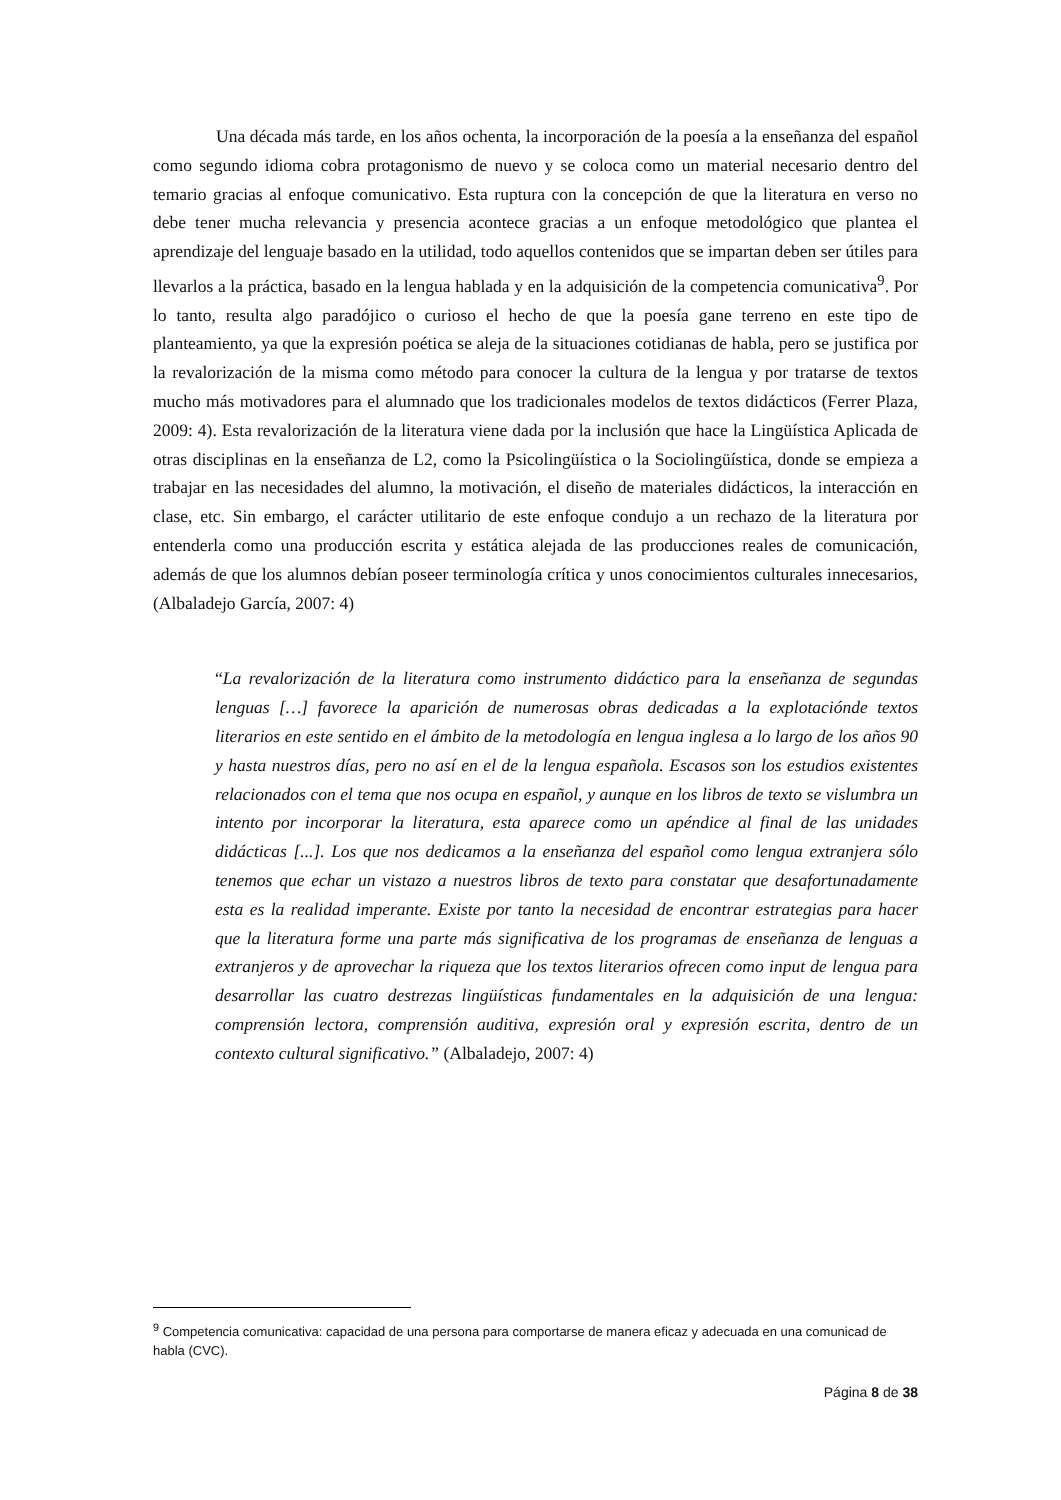Una década más tarde, en los años ochenta, la incorporación de la poesía a la enseñanza del español como segundo idioma cobra protagonismo de nuevo y se coloca como un material necesario dentro del temario gracias al enfoque comunicativo. Esta ruptura con la concepción de que la literatura en verso no debe tener mucha relevancia y presencia acontece gracias a un enfoque metodológico que plantea el aprendizaje del lenguaje basado en la utilidad, todo aquellos contenidos que se impartan deben ser útiles para llevarlos a la práctica, basado en la lengua hablada y en la adquisición de la competencia comunicativa<sup>9</sup>. Por lo tanto, resulta algo paradójico o curioso el hecho de que la poesía gane terreno en este tipo de planteamiento, ya que la expresión poética se aleja de la situaciones cotidianas de habla, pero se justifica por la revalorización de la misma como método para conocer la cultura de la lengua y por tratarse de textos mucho más motivadores para el alumnado que los tradicionales modelos de textos didácticos (Ferrer Plaza, 2009: 4). Esta revalorización de la literatura viene dada por la inclusión que hace la Lingüística Aplicada de otras disciplinas en la enseñanza de L2, como la Psicolingüística o la Sociolingüística, donde se empieza a trabajar en las necesidades del alumno, la motivación, el diseño de materiales didácticos, la interacción en clase, etc. Sin embargo, el carácter utilitario de este enfoque condujo a un rechazo de la literatura por entenderla como una producción escrita y estática alejada de las producciones reales de comunicación, además de que los alumnos debían poseer terminología crítica y unos conocimientos culturales innecesarios, (Albaladejo García, 2007: 4)
“La revalorización de la literatura como instrumento didáctico para la enseñanza de segundas lenguas […] favorece la aparición de numerosas obras dedicadas a la explotaciónde textos literarios en este sentido en el ámbito de la metodología en lengua inglesa a lo largo de los años 90 y hasta nuestros días, pero no así en el de la lengua española. Escasos son los estudios existentes relacionados con el tema que nos ocupa en español, y aunque en los libros de texto se vislumbra un intento por incorporar la literatura, esta aparece como un apéndice al final de las unidades didácticas [...]. Los que nos dedicamos a la enseñanza del español como lengua extranjera sólo tenemos que echar un vistazo a nuestros libros de texto para constatar que desafortunadamente esta es la realidad imperante. Existe por tanto la necesidad de encontrar estrategias para hacer que la literatura forme una parte más significativa de los programas de enseñanza de lenguas a extranjeros y de aprovechar la riqueza que los textos literarios ofrecen como input de lengua para desarrollar las cuatro destrezas lingüísticas fundamentales en la adquisición de una lengua: comprensión lectora, comprensión auditiva, expresión oral y expresión escrita, dentro de un contexto cultural significativo.” (Albaladejo, 2007: 4)
<sup>9</sup> Competencia comunicativa: capacidad de una persona para comportarse de manera eficaz y adecuada en una comunicad de habla (CVC).
Página 8 de 38